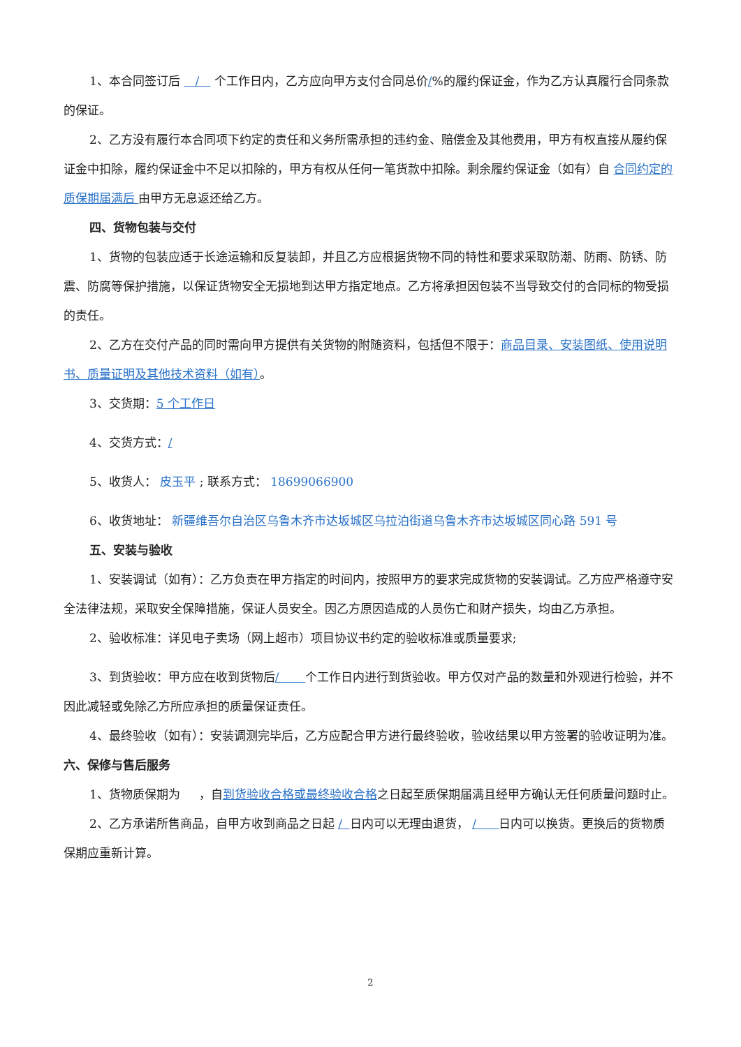1、本合同签订后 / 个工作日内，乙方应向甲方支付合同总价/%的履约保证金，作为乙方认真履行合同条款的保证。
2、乙方没有履行本合同项下约定的责任和义务所需承担的违约金、赔偿金及其他费用，甲方有权直接从履约保证金中扣除，履约保证金中不足以扣除的，甲方有权从任何一笔货款中扣除。剩余履约保证金（如有）自 合同约定的质保期届满后 由甲方无息返还给乙方。
四、货物包装与交付
1、货物的包装应适于长途运输和反复装卸，并且乙方应根据货物不同的特性和要求采取防潮、防雨、防锈、防震、防腐等保护措施，以保证货物安全无损地到达甲方指定地点。乙方将承担因包装不当导致交付的合同标的物受损的责任。
2、乙方在交付产品的同时需向甲方提供有关货物的附随资料，包括但不限于：商品目录、安装图纸、使用说明书、质量证明及其他技术资料（如有）。
3、交货期：5 个工作日
4、交货方式：/
5、收货人： 皮玉平 ; 联系方式： 18699066900
6、收货地址： 新疆维吾尔自治区乌鲁木齐市达坂城区乌拉泊街道乌鲁木齐市达坂城区同心路 591 号
五、安装与验收
1、安装调试（如有）：乙方负责在甲方指定的时间内，按照甲方的要求完成货物的安装调试。乙方应严格遵守安全法律法规，采取安全保障措施，保证人员安全。因乙方原因造成的人员伤亡和财产损失，均由乙方承担。
2、验收标准：详见电子卖场（网上超市）项目协议书约定的验收标准或质量要求;
3、到货验收：甲方应在收到货物后/ 个工作日内进行到货验收。甲方仅对产品的数量和外观进行检验，并不因此减轻或免除乙方所应承担的质量保证责任。
4、最终验收（如有）：安装调测完毕后，乙方应配合甲方进行最终验收，验收结果以甲方签署的验收证明为准。
六、保修与售后服务
1、货物质保期为 ，自到货验收合格或最终验收合格之日起至质保期届满且经甲方确认无任何质量问题时止。
2、乙方承诺所售商品，自甲方收到商品之日起 / 日内可以无理由退货， / 日内可以换货。更换后的货物质保期应重新计算。
2